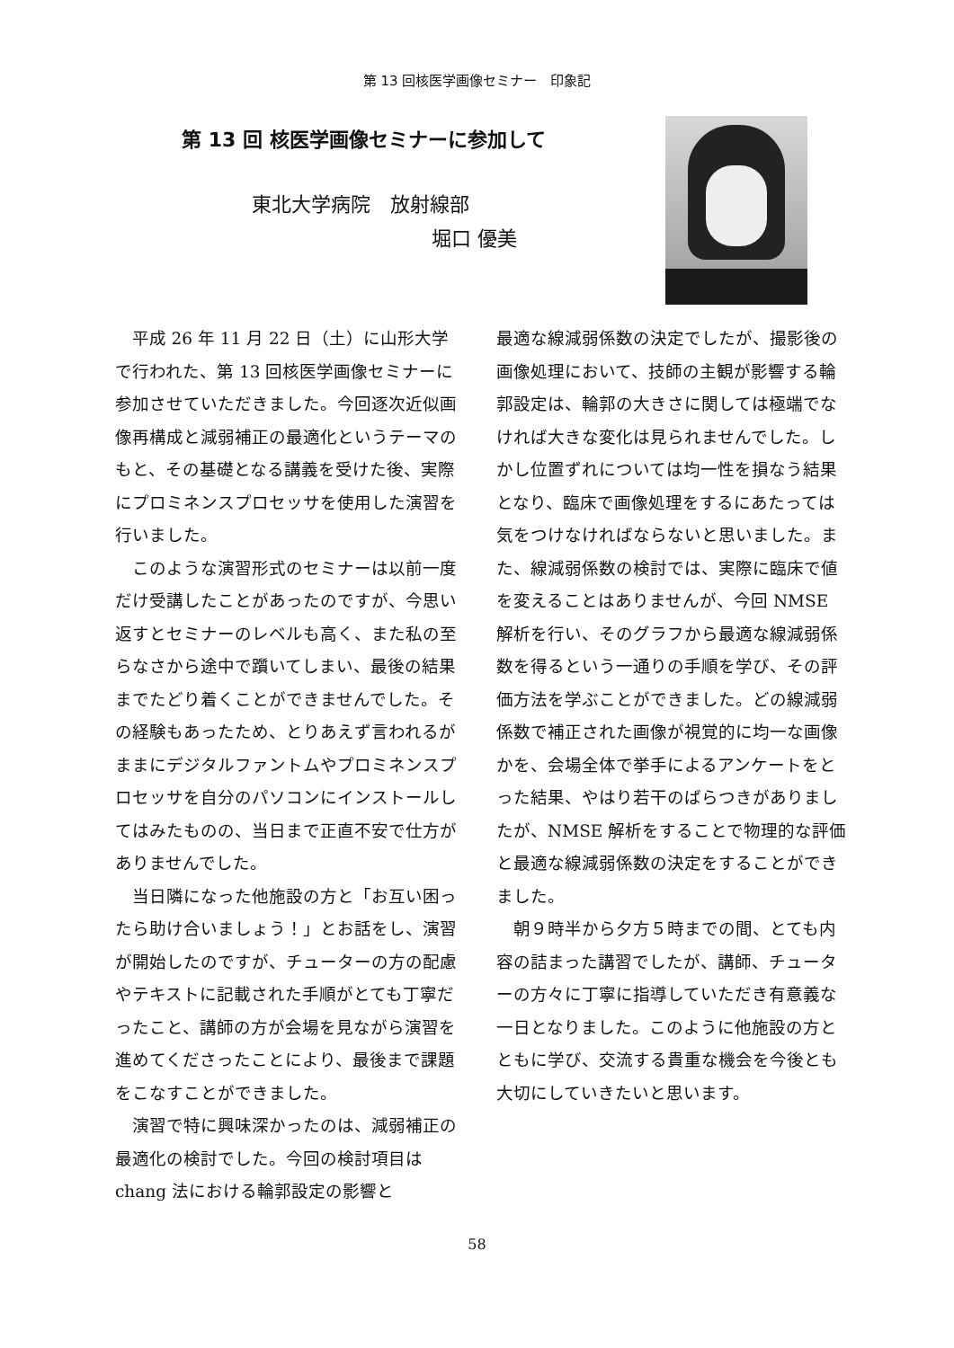第 13 回核医学画像セミナー　印象記
第 13 回 核医学画像セミナーに参加して
東北大学病院　放射線部
堀口 優美
平成 26 年 11 月 22 日（土）に山形大学で行われた、第 13 回核医学画像セミナーに参加させていただきました。今回逐次近似画像再構成と減弱補正の最適化というテーマのもと、その基礎となる講義を受けた後、実際にプロミネンスプロセッサを使用した演習を行いました。
このような演習形式のセミナーは以前一度だけ受講したことがあったのですが、今思い返すとセミナーのレベルも高く、また私の至らなさから途中で躓いてしまい、最後の結果までたどり着くことができませんでした。その経験もあったため、とりあえず言われるがままにデジタルファントムやプロミネンスプロセッサを自分のパソコンにインストールしてはみたものの、当日まで正直不安で仕方がありませんでした。
当日隣になった他施設の方と「お互い困ったら助け合いましょう！」とお話をし、演習が開始したのですが、チューターの方の配慮やテキストに記載された手順がとても丁寧だったこと、講師の方が会場を見ながら演習を進めてくださったことにより、最後まで課題をこなすことができました。
演習で特に興味深かったのは、減弱補正の最適化の検討でした。今回の検討項目は chang 法における輪郭設定の影響と
最適な線減弱係数の決定でしたが、撮影後の画像処理において、技師の主観が影響する輪郭設定は、輪郭の大きさに関しては極端でなければ大きな変化は見られませんでした。しかし位置ずれについては均一性を損なう結果となり、臨床で画像処理をするにあたっては気をつけなければならないと思いました。また、線減弱係数の検討では、実際に臨床で値を変えることはありませんが、今回 NMSE 解析を行い、そのグラフから最適な線減弱係数を得るという一通りの手順を学び、その評価方法を学ぶことができました。どの線減弱係数で補正された画像が視覚的に均一な画像かを、会場全体で挙手によるアンケートをとった結果、やはり若干のばらつきがありましたが、NMSE 解析をすることで物理的な評価と最適な線減弱係数の決定をすることができました。
朝９時半から夕方５時までの間、とても内容の詰まった講習でしたが、講師、チューターの方々に丁寧に指導していただき有意義な一日となりました。このように他施設の方とともに学び、交流する貴重な機会を今後とも大切にしていきたいと思います。
58